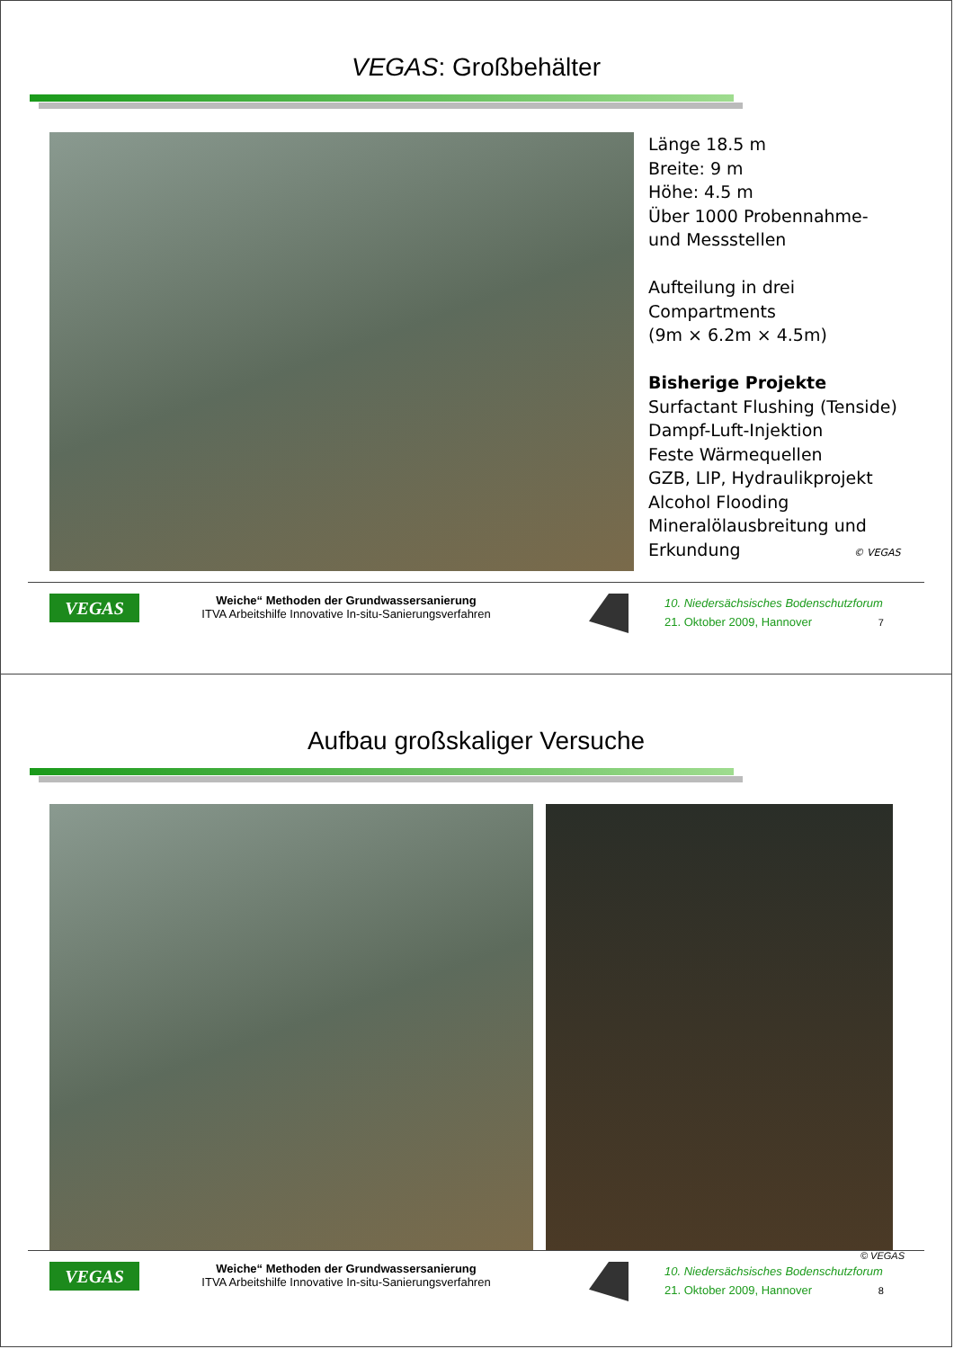VEGAS: Großbehälter
Länge 18.5 m
Breite: 9 m
Höhe: 4.5 m
Über 1000 Probennahme-
und Messstellen
Aufteilung in drei
Compartments
(9m × 6.2m × 4.5m)
Bisherige Projekte
Surfactant Flushing (Tenside)
Dampf-Luft-Injektion
Feste Wärmequellen
GZB, LIP, Hydraulikprojekt
Alcohol Flooding
Mineralölausbreitung und
Erkundung © VEGAS
VEGAS
Weiche“ Methoden der Grundwassersanierung
ITVA Arbeitshilfe Innovative In-situ-Sanierungsverfahren
10. Niedersächsisches Bodenschutzforum
21. Oktober 2009, Hannover 7
Aufbau großskaliger Versuche
© VEGAS
VEGAS
Weiche“ Methoden der Grundwassersanierung
ITVA Arbeitshilfe Innovative In-situ-Sanierungsverfahren
10. Niedersächsisches Bodenschutzforum
21. Oktober 2009, Hannover 8